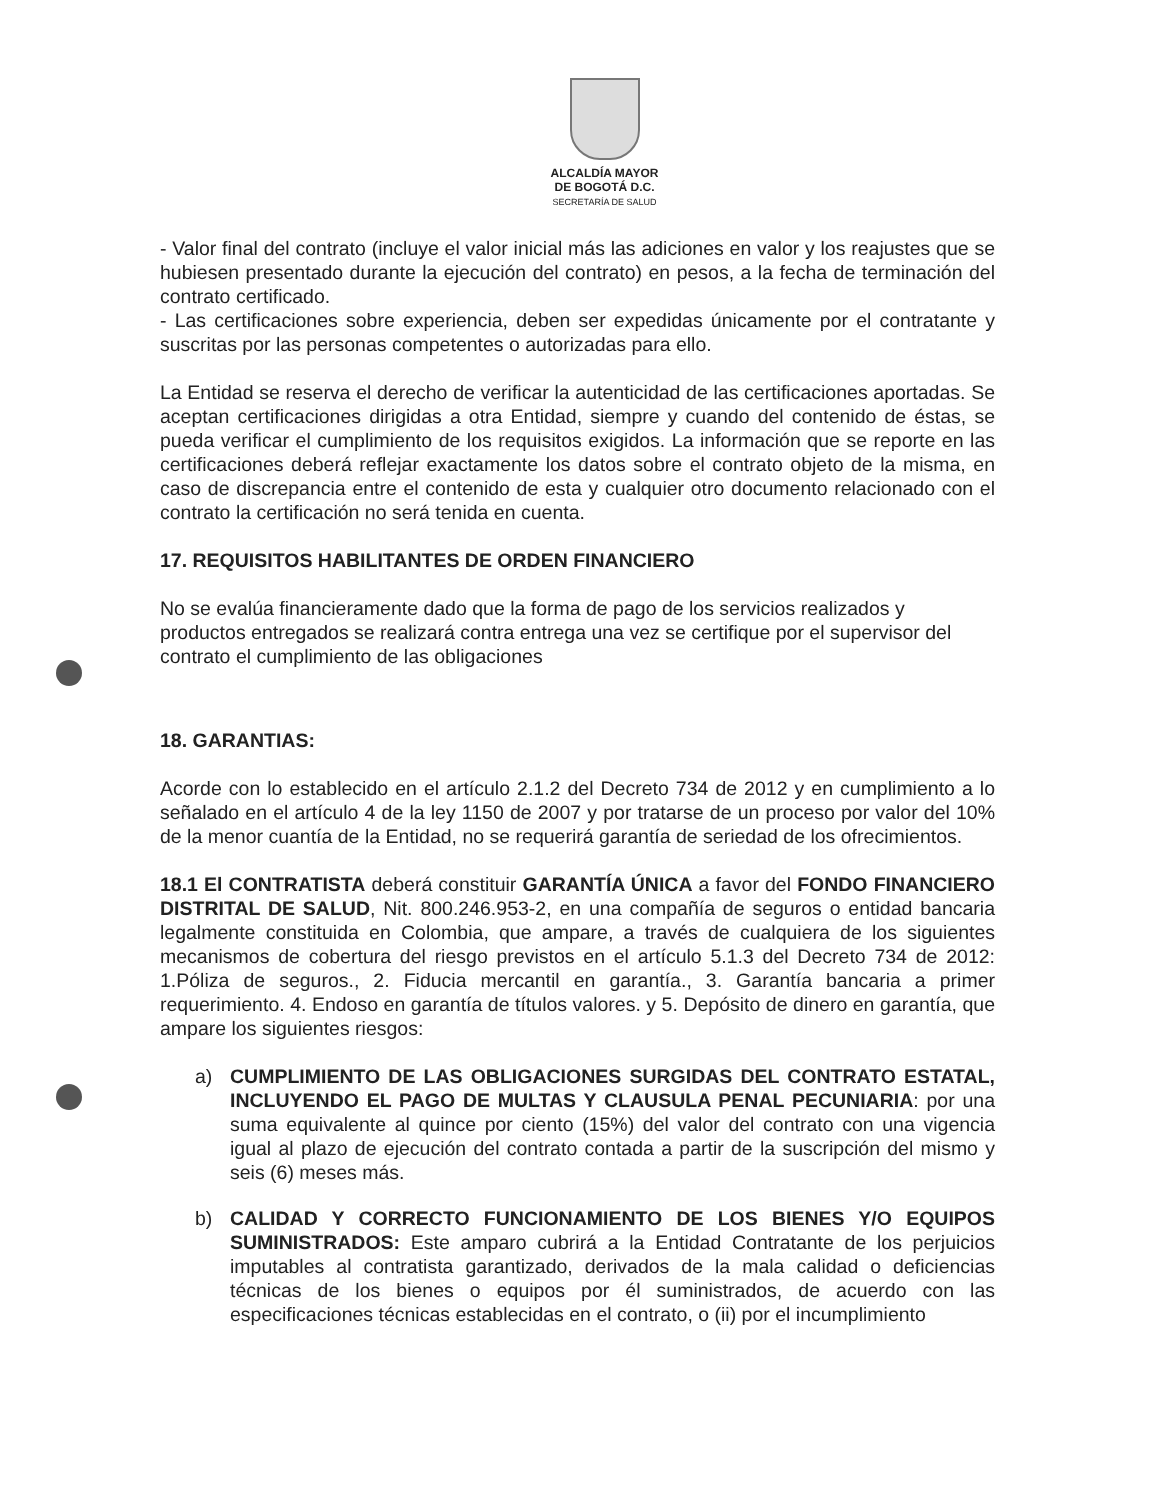ALCALDÍA MAYOR
DE BOGOTÁ D.C.
SECRETARÍA DE SALUD
- Valor final del contrato (incluye el valor inicial más las adiciones en valor y los reajustes que se hubiesen presentado durante la ejecución del contrato) en pesos, a la fecha de terminación del contrato certificado.
- Las certificaciones sobre experiencia, deben ser expedidas únicamente por el contratante y suscritas por las personas competentes o autorizadas para ello.
La Entidad se reserva el derecho de verificar la autenticidad de las certificaciones aportadas. Se aceptan certificaciones dirigidas a otra Entidad, siempre y cuando del contenido de éstas, se pueda verificar el cumplimiento de los requisitos exigidos. La información que se reporte en las certificaciones deberá reflejar exactamente los datos sobre el contrato objeto de la misma, en caso de discrepancia entre el contenido de esta y cualquier otro documento relacionado con el contrato la certificación no será tenida en cuenta.
17. REQUISITOS HABILITANTES DE ORDEN FINANCIERO
No se evalúa financieramente dado que la forma de pago de los servicios realizados y productos entregados se realizará contra entrega una vez se certifique por el supervisor del contrato el cumplimiento de las obligaciones
18. GARANTIAS:
Acorde con lo establecido en el artículo 2.1.2 del Decreto 734 de 2012 y en cumplimiento a lo señalado en el artículo 4 de la ley 1150 de 2007 y por tratarse de un proceso por valor del 10% de la menor cuantía de la Entidad, no se requerirá garantía de seriedad de los ofrecimientos.
18.1 El CONTRATISTA deberá constituir GARANTÍA ÚNICA a favor del FONDO FINANCIERO DISTRITAL DE SALUD, Nit. 800.246.953-2, en una compañía de seguros o entidad bancaria legalmente constituida en Colombia, que ampare, a través de cualquiera de los siguientes mecanismos de cobertura del riesgo previstos en el artículo 5.1.3 del Decreto 734 de 2012: 1.Póliza de seguros., 2. Fiducia mercantil en garantía., 3. Garantía bancaria a primer requerimiento. 4. Endoso en garantía de títulos valores. y 5. Depósito de dinero en garantía, que ampare los siguientes riesgos:
a) CUMPLIMIENTO DE LAS OBLIGACIONES SURGIDAS DEL CONTRATO ESTATAL, INCLUYENDO EL PAGO DE MULTAS Y CLAUSULA PENAL PECUNIARIA: por una suma equivalente al quince por ciento (15%) del valor del contrato con una vigencia igual al plazo de ejecución del contrato contada a partir de la suscripción del mismo y seis (6) meses más.
b) CALIDAD Y CORRECTO FUNCIONAMIENTO DE LOS BIENES Y/O EQUIPOS SUMINISTRADOS: Este amparo cubrirá a la Entidad Contratante de los perjuicios imputables al contratista garantizado, derivados de la mala calidad o deficiencias técnicas de los bienes o equipos por él suministrados, de acuerdo con las especificaciones técnicas establecidas en el contrato, o (ii) por el incumplimiento